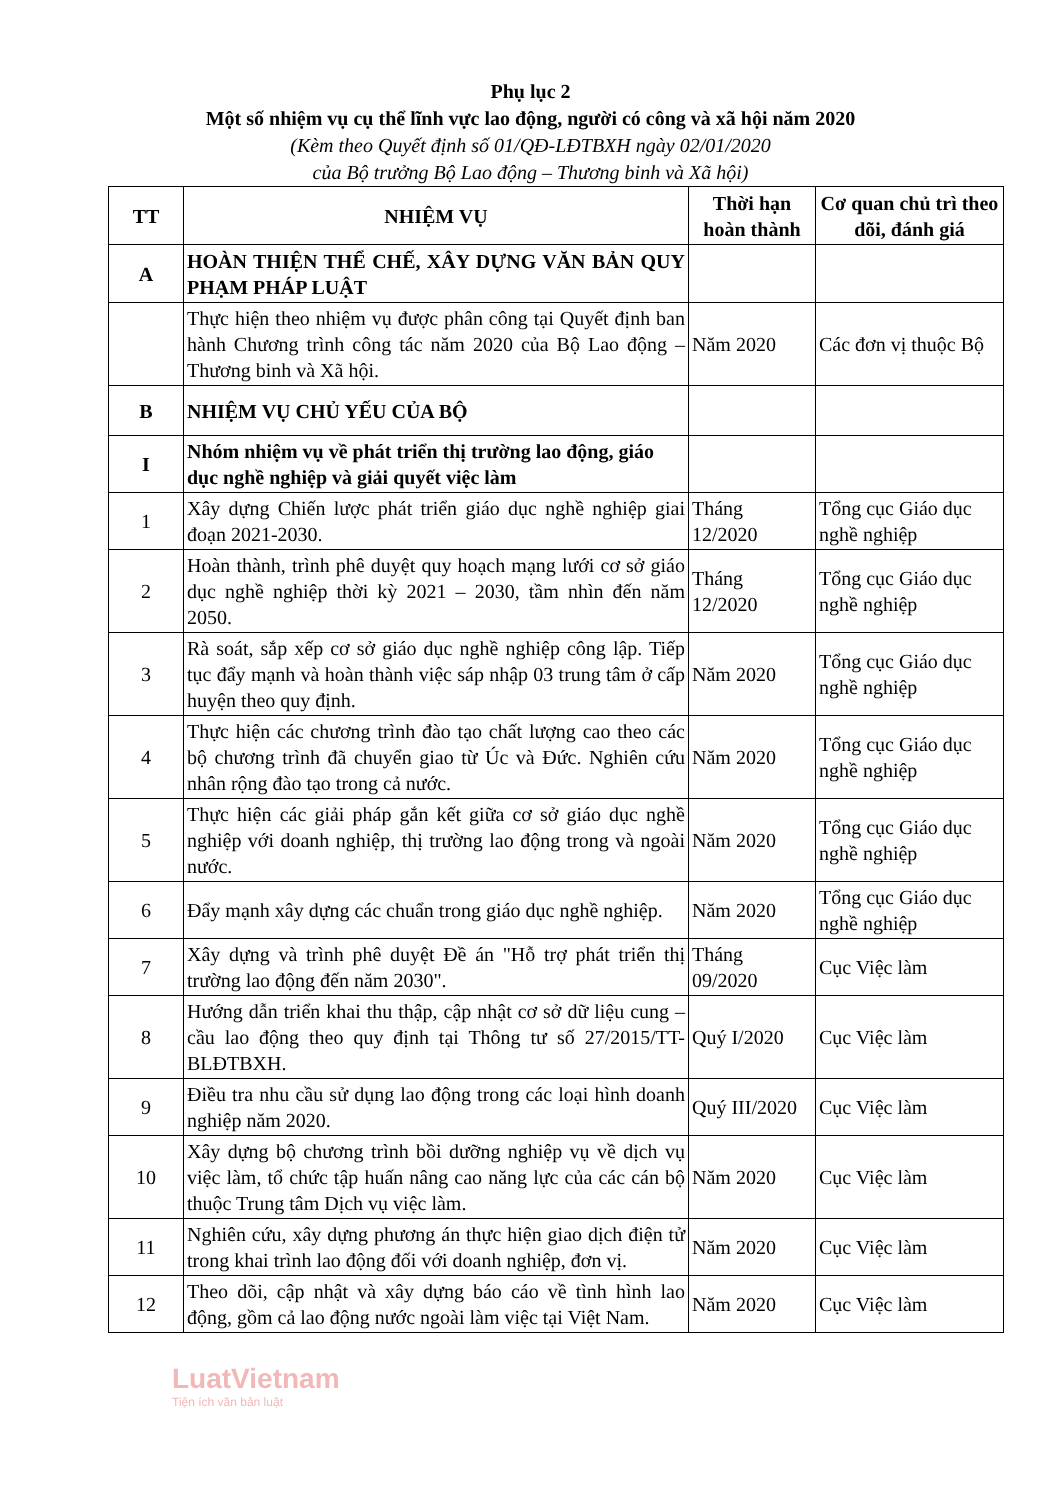Phụ lục 2
Một số nhiệm vụ cụ thể lĩnh vực lao động, người có công và xã hội năm 2020
(Kèm theo Quyết định số 01/QĐ-LĐTBXH ngày 02/01/2020
của Bộ trưởng Bộ Lao động – Thương binh và Xã hội)
| TT | NHIỆM VỤ | Thời hạn hoàn thành | Cơ quan chủ trì theo dõi, đánh giá |
| --- | --- | --- | --- |
| A | HOÀN THIỆN THỂ CHẾ, XÂY DỰNG VĂN BẢN QUY PHẠM PHÁP LUẬT | | |
| | Thực hiện theo nhiệm vụ được phân công tại Quyết định ban hành Chương trình công tác năm 2020 của Bộ Lao động – Thương binh và Xã hội. | Năm 2020 | Các đơn vị thuộc Bộ |
| B | NHIỆM VỤ CHỦ YẾU CỦA BỘ | | |
| I | Nhóm nhiệm vụ về phát triển thị trường lao động, giáo dục nghề nghiệp và giải quyết việc làm | | |
| 1 | Xây dựng Chiến lược phát triển giáo dục nghề nghiệp giai đoạn 2021-2030. | Tháng 12/2020 | Tổng cục Giáo dục nghề nghiệp |
| 2 | Hoàn thành, trình phê duyệt quy hoạch mạng lưới cơ sở giáo dục nghề nghiệp thời kỳ 2021 – 2030, tầm nhìn đến năm 2050. | Tháng 12/2020 | Tổng cục Giáo dục nghề nghiệp |
| 3 | Rà soát, sắp xếp cơ sở giáo dục nghề nghiệp công lập. Tiếp tục đẩy mạnh và hoàn thành việc sáp nhập 03 trung tâm ở cấp huyện theo quy định. | Năm 2020 | Tổng cục Giáo dục nghề nghiệp |
| 4 | Thực hiện các chương trình đào tạo chất lượng cao theo các bộ chương trình đã chuyển giao từ Úc và Đức. Nghiên cứu nhân rộng đào tạo trong cả nước. | Năm 2020 | Tổng cục Giáo dục nghề nghiệp |
| 5 | Thực hiện các giải pháp gắn kết giữa cơ sở giáo dục nghề nghiệp với doanh nghiệp, thị trường lao động trong và ngoài nước. | Năm 2020 | Tổng cục Giáo dục nghề nghiệp |
| 6 | Đẩy mạnh xây dựng các chuẩn trong giáo dục nghề nghiệp. | Năm 2020 | Tổng cục Giáo dục nghề nghiệp |
| 7 | Xây dựng và trình phê duyệt Đề án "Hỗ trợ phát triển thị trường lao động đến năm 2030". | Tháng 09/2020 | Cục Việc làm |
| 8 | Hướng dẫn triển khai thu thập, cập nhật cơ sở dữ liệu cung – cầu lao động theo quy định tại Thông tư số 27/2015/TT-BLĐTBXH. | Quý I/2020 | Cục Việc làm |
| 9 | Điều tra nhu cầu sử dụng lao động trong các loại hình doanh nghiệp năm 2020. | Quý III/2020 | Cục Việc làm |
| 10 | Xây dựng bộ chương trình bồi dưỡng nghiệp vụ về dịch vụ việc làm, tổ chức tập huấn nâng cao năng lực của các cán bộ thuộc Trung tâm Dịch vụ việc làm. | Năm 2020 | Cục Việc làm |
| 11 | Nghiên cứu, xây dựng phương án thực hiện giao dịch điện tử trong khai trình lao động đối với doanh nghiệp, đơn vị. | Năm 2020 | Cục Việc làm |
| 12 | Theo dõi, cập nhật và xây dựng báo cáo về tình hình lao động, gồm cả lao động nước ngoài làm việc tại Việt Nam. | Năm 2020 | Cục Việc làm |
LuatVietnam
Tiện ích văn bản luật